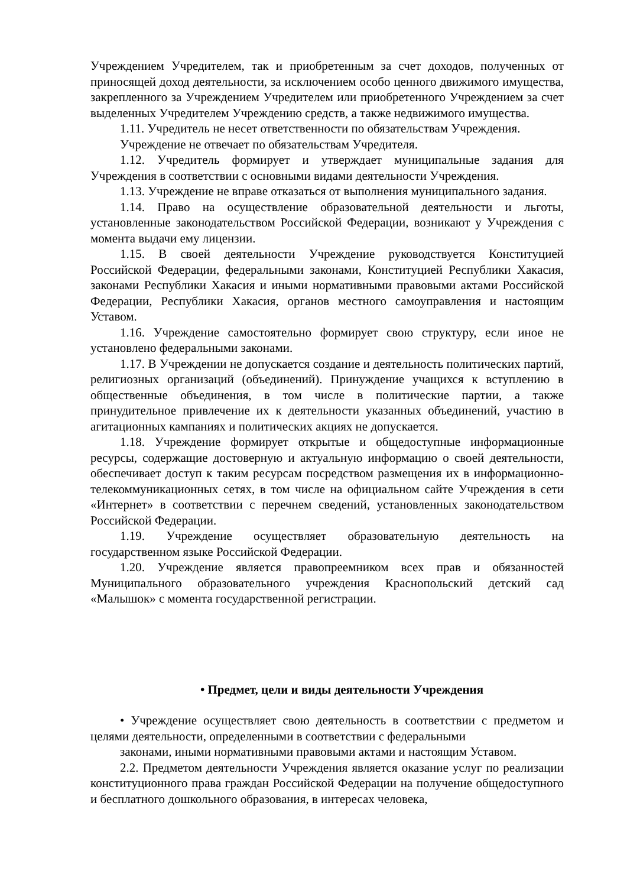Учреждением Учредителем, так и приобретенным за счет доходов, полученных от приносящей доход деятельности, за исключением особо ценного движимого имущества, закрепленного за Учреждением Учредителем или приобретенного Учреждением за счет выделенных Учредителем Учреждению средств, а также недвижимого имущества.
1.11. Учредитель не несет ответственности по обязательствам Учреждения.
Учреждение не отвечает по обязательствам Учредителя.
1.12. Учредитель формирует и утверждает муниципальные задания для Учреждения в соответствии с основными видами деятельности Учреждения.
1.13. Учреждение не вправе отказаться от выполнения муниципального задания.
1.14. Право на осуществление образовательной деятельности и льготы, установленные законодательством Российской Федерации, возникают у Учреждения с момента выдачи ему лицензии.
1.15. В своей деятельности Учреждение руководствуется Конституцией Российской Федерации, федеральными законами, Конституцией Республики Хакасия, законами Республики Хакасия и иными нормативными правовыми актами Российской Федерации, Республики Хакасия, органов местного самоуправления и настоящим Уставом.
1.16. Учреждение самостоятельно формирует свою структуру, если иное не установлено федеральными законами.
1.17. В Учреждении не допускается создание и деятельность политических партий, религиозных организаций (объединений). Принуждение учащихся к вступлению в общественные объединения, в том числе в политические партии, а также принудительное привлечение их к деятельности указанных объединений, участию в агитационных кампаниях и политических акциях не допускается.
1.18. Учреждение формирует открытые и общедоступные информационные ресурсы, содержащие достоверную и актуальную информацию о своей деятельности, обеспечивает доступ к таким ресурсам посредством размещения их в информационно-телекоммуникационных сетях, в том числе на официальном сайте Учреждения в сети «Интернет» в соответствии с перечнем сведений, установленных законодательством Российской Федерации.
1.19. Учреждение осуществляет образовательную деятельность на государственном языке Российской Федерации.
1.20. Учреждение является правопреемником всех прав и обязанностей Муниципального образовательного учреждения Краснопольский детский сад «Малышок» с момента государственной регистрации.
• Предмет, цели и виды деятельности Учреждения
• Учреждение осуществляет свою деятельность в соответствии с предметом и целями деятельности, определенными в соответствии с федеральными
законами, иными нормативными правовыми актами и настоящим Уставом.
2.2. Предметом деятельности Учреждения является оказание услуг по реализации конституционного права граждан Российской Федерации на получение общедоступного и бесплатного дошкольного образования, в интересах человека,